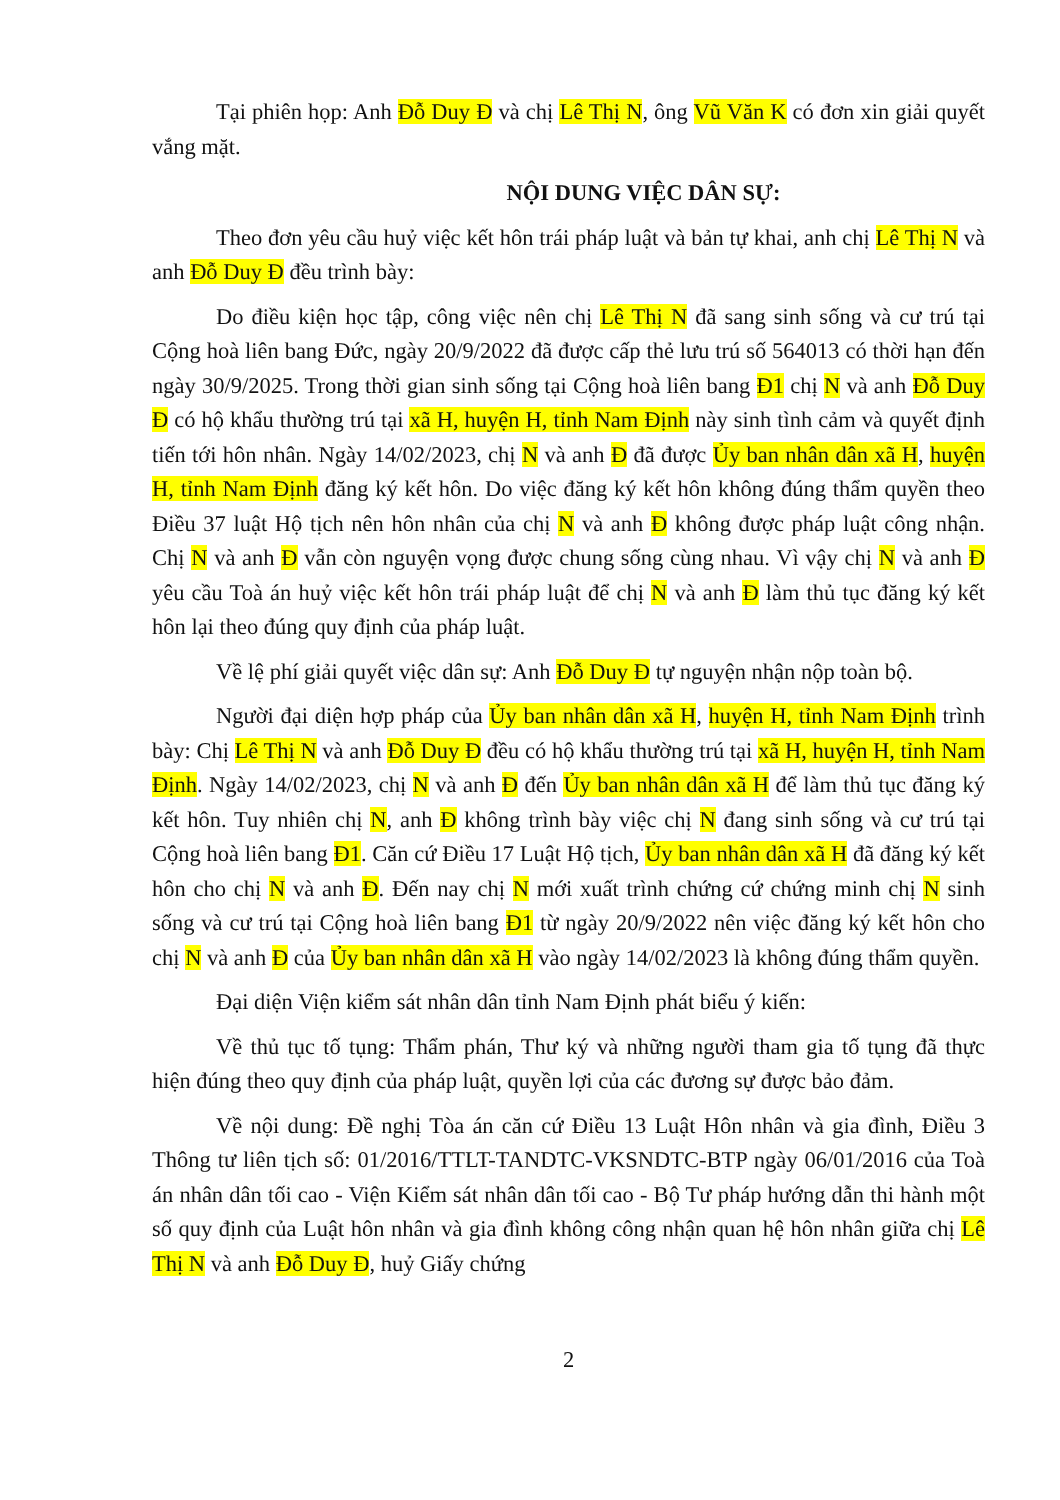Tại phiên họp: Anh Đỗ Duy Đ và chị Lê Thị N, ông Vũ Văn K có đơn xin giải quyết vắng mặt.
NỘI DUNG VIỆC DÂN SỰ:
Theo đơn yêu cầu huỷ việc kết hôn trái pháp luật và bản tự khai, anh chị Lê Thị N và anh Đỗ Duy Đ đều trình bày:
Do điều kiện học tập, công việc nên chị Lê Thị N đã sang sinh sống và cư trú tại Cộng hoà liên bang Đức, ngày 20/9/2022 đã được cấp thẻ lưu trú số 564013 có thời hạn đến ngày 30/9/2025. Trong thời gian sinh sống tại Cộng hoà liên bang Đ1 chị N và anh Đỗ Duy Đ có hộ khẩu thường trú tại xã H, huyện H, tỉnh Nam Định này sinh tình cảm và quyết định tiến tới hôn nhân. Ngày 14/02/2023, chị N và anh Đ đã được Ủy ban nhân dân xã H, huyện H, tỉnh Nam Định đăng ký kết hôn. Do việc đăng ký kết hôn không đúng thẩm quyền theo Điều 37 luật Hộ tịch nên hôn nhân của chị N và anh Đ không được pháp luật công nhận. Chị N và anh Đ vẫn còn nguyện vọng được chung sống cùng nhau. Vì vậy chị N và anh Đ yêu cầu Toà án huỷ việc kết hôn trái pháp luật để chị N và anh Đ làm thủ tục đăng ký kết hôn lại theo đúng quy định của pháp luật.
Về lệ phí giải quyết việc dân sự: Anh Đỗ Duy Đ tự nguyện nhận nộp toàn bộ.
Người đại diện hợp pháp của Ủy ban nhân dân xã H, huyện H, tỉnh Nam Định trình bày: Chị Lê Thị N và anh Đỗ Duy Đ đều có hộ khẩu thường trú tại xã H, huyện H, tỉnh Nam Định. Ngày 14/02/2023, chị N và anh Đ đến Ủy ban nhân dân xã H để làm thủ tục đăng ký kết hôn. Tuy nhiên chị N, anh Đ không trình bày việc chị N đang sinh sống và cư trú tại Cộng hoà liên bang Đ1. Căn cứ Điều 17 Luật Hộ tịch, Ủy ban nhân dân xã H đã đăng ký kết hôn cho chị N và anh Đ. Đến nay chị N mới xuất trình chứng cứ chứng minh chị N sinh sống và cư trú tại Cộng hoà liên bang Đ1 từ ngày 20/9/2022 nên việc đăng ký kết hôn cho chị N và anh Đ của Ủy ban nhân dân xã H vào ngày 14/02/2023 là không đúng thẩm quyền.
Đại diện Viện kiểm sát nhân dân tỉnh Nam Định phát biểu ý kiến:
Về thủ tục tố tụng: Thẩm phán, Thư ký và những người tham gia tố tụng đã thực hiện đúng theo quy định của pháp luật, quyền lợi của các đương sự được bảo đảm.
Về nội dung: Đề nghị Tòa án căn cứ Điều 13 Luật Hôn nhân và gia đình, Điều 3 Thông tư liên tịch số: 01/2016/TTLT-TANDTC-VKSNDTC-BTP ngày 06/01/2016 của Toà án nhân dân tối cao - Viện Kiểm sát nhân dân tối cao - Bộ Tư pháp hướng dẫn thi hành một số quy định của Luật hôn nhân và gia đình không công nhận quan hệ hôn nhân giữa chị Lê Thị N và anh Đỗ Duy Đ, huỷ Giấy chứng
2